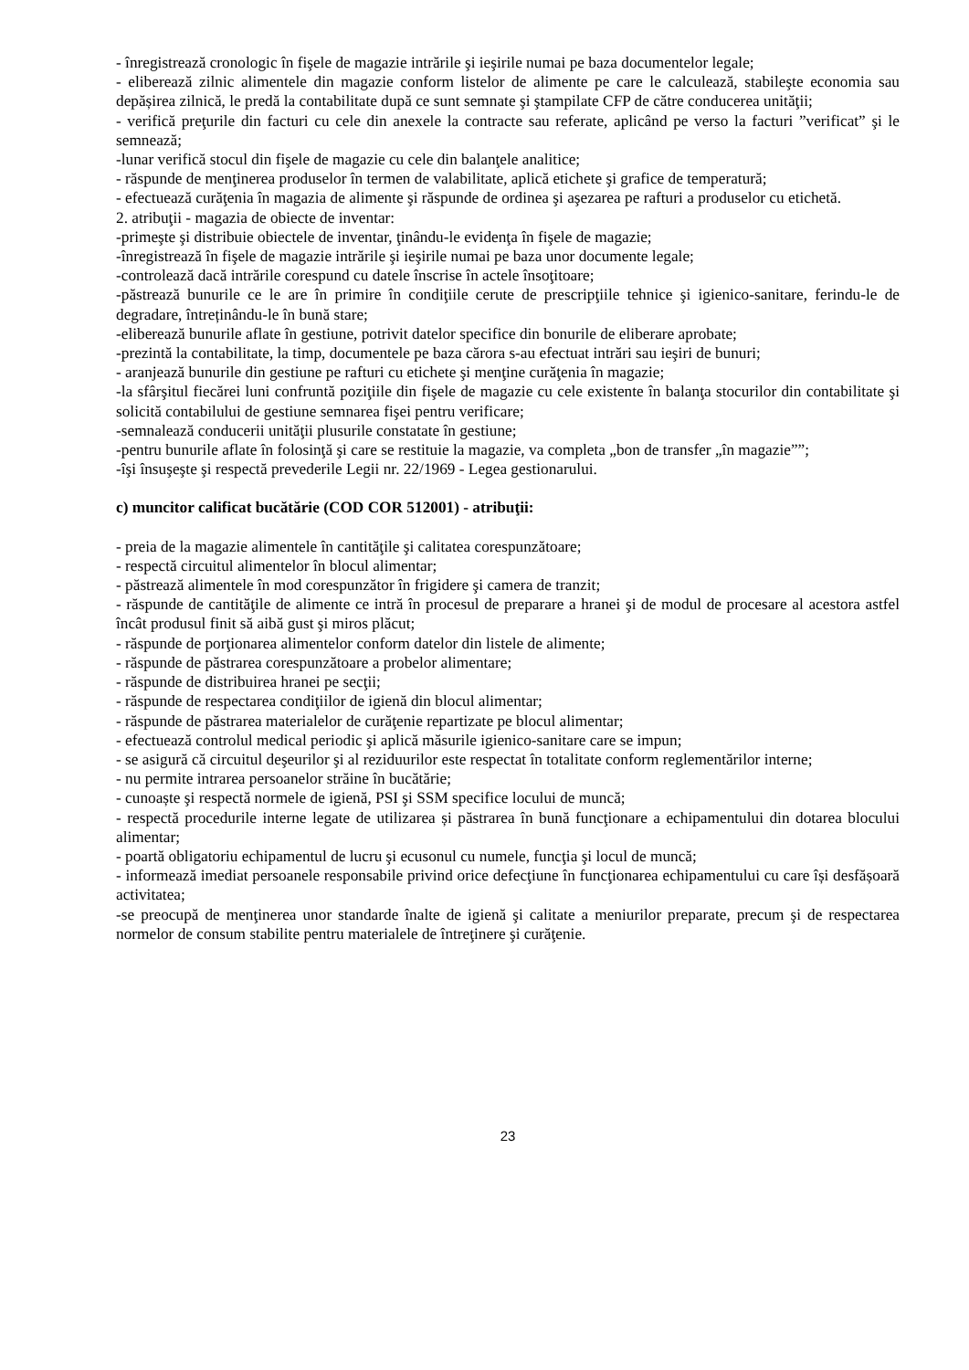- înregistrează cronologic în fişele de magazie intrările şi ieşirile numai pe baza documentelor legale;
- eliberează zilnic alimentele din magazie conform listelor de alimente pe care le calculează, stabileşte economia sau depășirea zilnică, le predă la contabilitate după ce sunt semnate şi ştampilate CFP de către conducerea unităţii;
- verifică preţurile din facturi cu cele din anexele la contracte sau referate, aplicând pe verso la facturi ”verificat” şi le semnează;
-lunar verifică stocul din fişele de magazie cu cele din balanţele analitice;
- răspunde de menţinerea produselor în termen de valabilitate, aplică etichete şi grafice de temperatură;
- efectuează curăţenia în magazia de alimente şi răspunde de ordinea şi aşezarea pe rafturi a produselor cu etichetă.
2. atribuţii - magazia de obiecte de inventar:
-primeşte şi distribuie obiectele de inventar, ţinându-le evidenţa în fişele de magazie;
-înregistrează în fişele de magazie intrările şi ieşirile numai pe baza unor documente legale;
-controlează dacă intrările corespund cu datele înscrise în actele însoţitoare;
-păstrează bunurile ce le are în primire în condiţiile cerute de prescripţiile tehnice şi igienico-sanitare, ferindu-le de degradare, întreținându-le în bună stare;
-eliberează bunurile aflate în gestiune, potrivit datelor specifice din bonurile de eliberare aprobate;
-prezintă la contabilitate, la timp, documentele pe baza cărora s-au efectuat intrări sau ieşiri de bunuri;
- aranjează bunurile din gestiune pe rafturi cu etichete şi menţine curăţenia în magazie;
-la sfârşitul fiecărei luni confruntă poziţiile din fişele de magazie cu cele existente în balanţa stocurilor din contabilitate şi solicită contabilului de gestiune semnarea fişei pentru verificare;
-semnalează conducerii unităţii plusurile constatate în gestiune;
-pentru bunurile aflate în folosinţă şi care se restituie la magazie, va completa „bon de transfer „în magazie””;
-îşi însuşeşte şi respectă prevederile Legii nr. 22/1969 - Legea gestionarului.
c) muncitor calificat bucătărie (COD COR 512001) - atribuţii:
- preia de la magazie alimentele în cantităţile şi calitatea corespunzătoare;
- respectă circuitul alimentelor în blocul alimentar;
- păstrează alimentele în mod corespunzător în frigidere şi camera de tranzit;
- răspunde de cantităţile de alimente ce intră în procesul de preparare a hranei şi de modul de procesare al acestora astfel încât produsul finit să aibă gust şi miros plăcut;
- răspunde de porţionarea alimentelor conform datelor din listele de alimente;
- răspunde de păstrarea corespunzătoare a probelor alimentare;
- răspunde de distribuirea hranei pe secţii;
- răspunde de respectarea condiţiilor de igienă din blocul alimentar;
- răspunde de păstrarea materialelor de curăţenie repartizate pe blocul alimentar;
- efectuează controlul medical periodic şi aplică măsurile igienico-sanitare care se impun;
- se asigură că circuitul deşeurilor şi al reziduurilor este respectat în totalitate conform reglementărilor interne;
- nu permite intrarea persoanelor străine în bucătărie;
- cunoaște şi respectă normele de igienă, PSI şi SSM specifice locului de muncă;
- respectă procedurile interne legate de utilizarea și păstrarea în bună funcţionare a echipamentului din dotarea blocului alimentar;
- poartă obligatoriu echipamentul de lucru şi ecusonul cu numele, funcţia şi locul de muncă;
- informează imediat persoanele responsabile privind orice defecţiune în funcţionarea echipamentului cu care își desfășoară activitatea;
-se preocupă de menţinerea unor standarde înalte de igienă şi calitate a meniurilor preparate, precum şi de respectarea normelor de consum stabilite pentru materialele de întreţinere şi curăţenie.
23